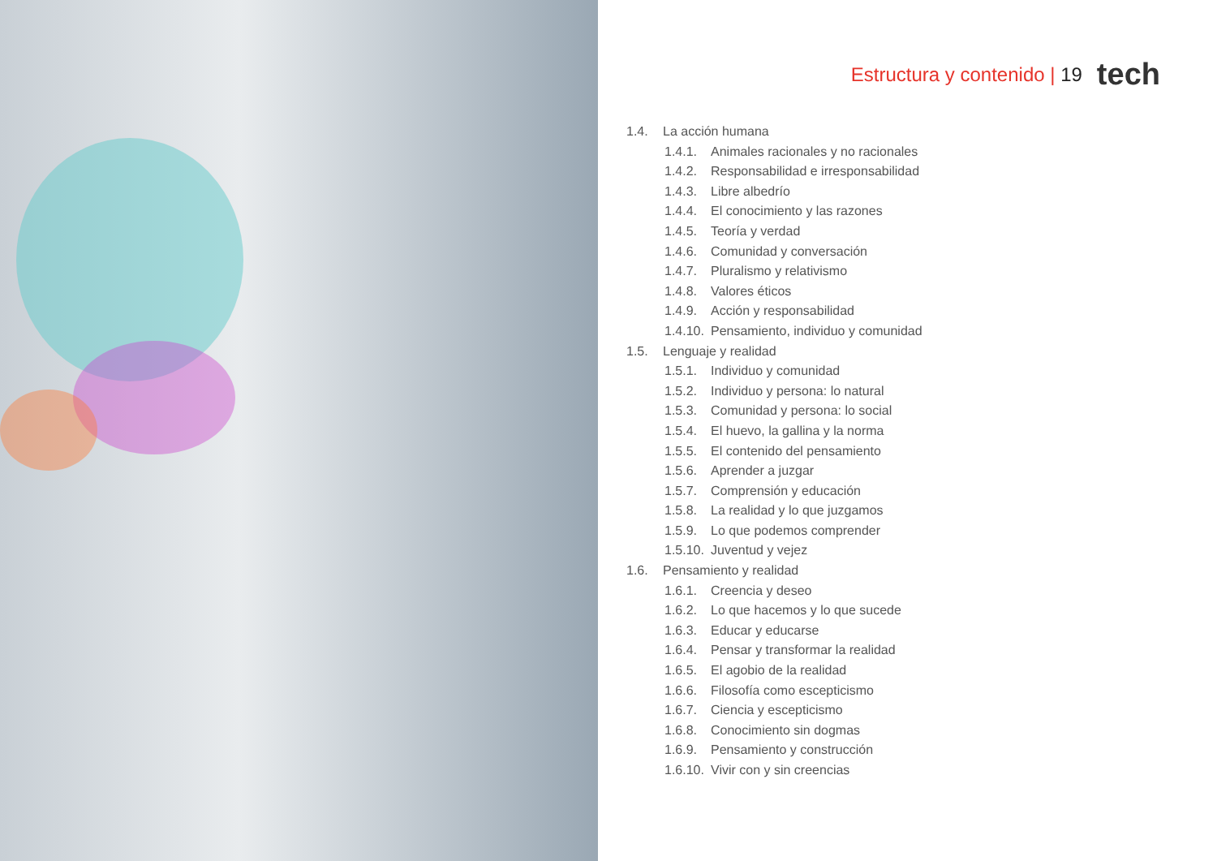Estructura y contenido | 19 tech
1.4. La acción humana
1.4.1. Animales racionales y no racionales
1.4.2. Responsabilidad e irresponsabilidad
1.4.3. Libre albedrío
1.4.4. El conocimiento y las razones
1.4.5. Teoría y verdad
1.4.6. Comunidad y conversación
1.4.7. Pluralismo y relativismo
1.4.8. Valores éticos
1.4.9. Acción y responsabilidad
1.4.10. Pensamiento, individuo y comunidad
1.5. Lenguaje y realidad
1.5.1. Individuo y comunidad
1.5.2. Individuo y persona: lo natural
1.5.3. Comunidad y persona: lo social
1.5.4. El huevo, la gallina y la norma
1.5.5. El contenido del pensamiento
1.5.6. Aprender a juzgar
1.5.7. Comprensión y educación
1.5.8. La realidad y lo que juzgamos
1.5.9. Lo que podemos comprender
1.5.10. Juventud y vejez
1.6. Pensamiento y realidad
1.6.1. Creencia y deseo
1.6.2. Lo que hacemos y lo que sucede
1.6.3. Educar y educarse
1.6.4. Pensar y transformar la realidad
1.6.5. El agobio de la realidad
1.6.6. Filosofía como escepticismo
1.6.7. Ciencia y escepticismo
1.6.8. Conocimiento sin dogmas
1.6.9. Pensamiento y construcción
1.6.10. Vivir con y sin creencias